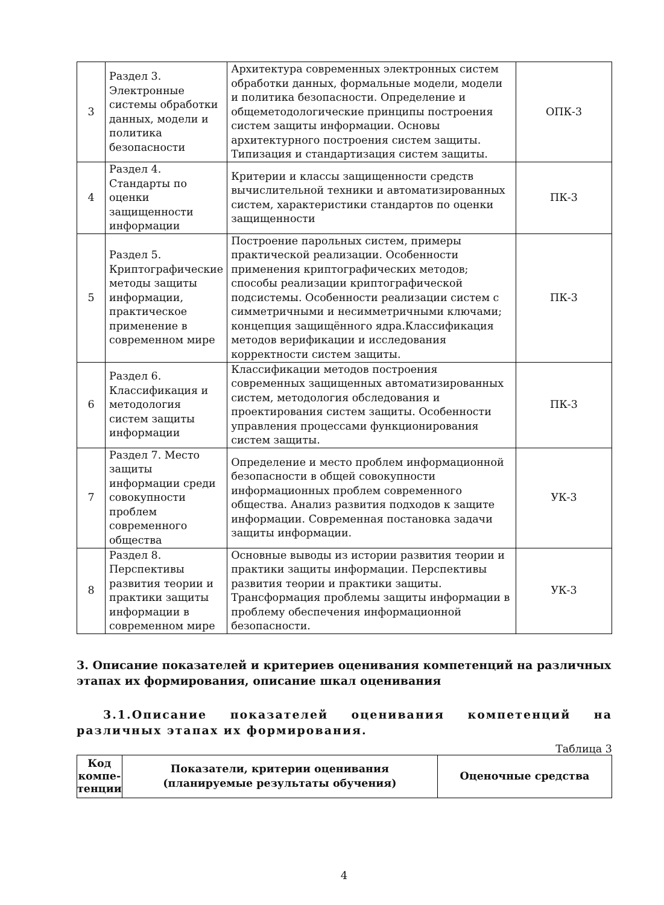| 3 | Раздел 3. Электронные системы обработки данных, модели и политика безопасности | Архитектура современных электронных систем обработки данных, формальные модели, модели и политика безопасности. Определение и общеметодологические принципы построения систем защиты информации. Основы архитектурного построения систем защиты. Типизация и стандартизация систем защиты. | ОПК-3 |
| 4 | Раздел 4. Стандарты по оценки защищенности информации | Критерии и классы защищенности средств вычислительной техники и автоматизированных систем, характеристики стандартов по оценки защищенности | ПК-3 |
| 5 | Раздел 5. Криптографические методы защиты информации, практическое применение в современном мире | Построение парольных систем, примеры практической реализации. Особенности применения криптографических методов; способы реализации криптографической подсистемы. Особенности реализации систем с симметричными и несимметричными ключами; концепция защищённого ядра.Классификация методов верификации и исследования корректности систем защиты. | ПК-3 |
| 6 | Раздел 6. Классификация и методология систем защиты информации | Классификации методов построения современных защищенных автоматизированных систем, методология обследования и проектирования систем защиты. Особенности управления процессами функционирования систем защиты. | ПК-3 |
| 7 | Раздел 7. Место защиты информации среди совокупности проблем современного общества | Определение и место проблем информационной безопасности в общей совокупности информационных проблем современного общества. Анализ развития подходов к защите информации. Современная постановка задачи защиты информации. | УК-3 |
| 8 | Раздел 8. Перспективы развития теории и практики защиты информации в современном мире | Основные выводы из истории развития теории и практики защиты информации. Перспективы развития теории и практики защиты. Трансформация проблемы защиты информации в проблему обеспечения информационной безопасности. | УК-3 |
3. Описание показателей и критериев оценивания компетенций на различных этапах их формирования, описание шкал оценивания
3.1.Описание показателей оценивания компетенций на различных этапах их формирования.
Таблица 3
| Код компе-тенции | Показатели, критерии оценивания (планируемые результаты обучения) | Оценочные средства |
| --- | --- | --- |
4